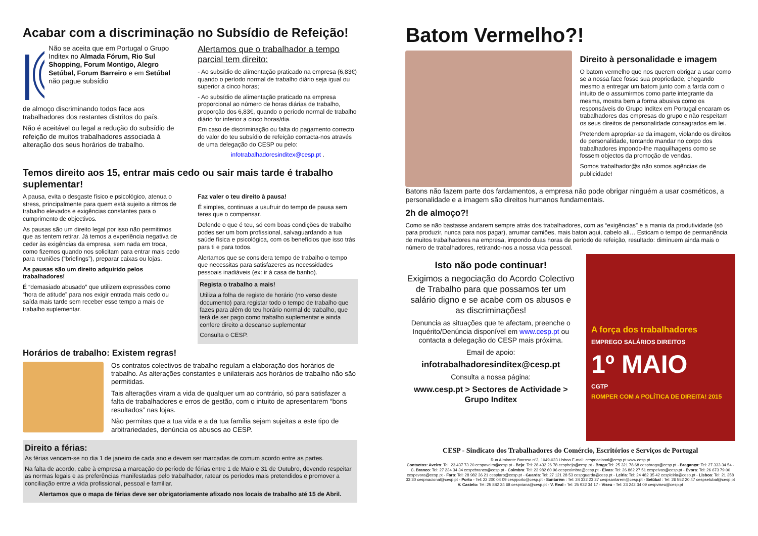Acabar com a discriminação no Subsídio de Refeição!
Não se aceita que em Portugal o Grupo Inditex no Almada Fórum, Rio Sul Shopping, Forum Montigo, Alegro Setúbal, Forum Barreiro e em Setúbal não pague subsídio
de almoço discriminando todos face aos trabalhadores dos restantes distritos do país.
Não é aceitável ou legal a redução do subsídio de refeição de muitos trabalhadores associada à alteração dos seus horários de trabalho.
Alertamos que o trabalhador a tempo parcial tem direito:
- Ao subsídio de alimentação praticado na empresa (6,83€) quando o período normal de trabalho diário seja igual ou superior a cinco horas;
- Ao subsídio de alimentação praticado na empresa proporcional ao número de horas diárias de trabalho, proporção dos 6,83€, quando o período normal de trabalho diário for inferior a cinco horas/dia.
Em caso de discriminação ou falta do pagamento correcto do valor do teu subsídio de refeição contacta-nos através de uma delegação do CESP ou pelo:
infotrabalhadoresinditex@cesp.pt .
Temos direito aos 15, entrar mais cedo ou sair mais tarde é trabalho suplementar!
A pausa, evita o desgaste físico e psicológico, atenua o stress, principalmente para quem está sujeito a ritmos de trabalho elevados e exigências constantes para o cumprimento de objectivos.
As pausas são um direito legal por isso não permitimos que as tentem retirar. Já temos a experiência negativa de ceder às exigências da empresa, sem nada em troca, como fizemos quando nos solicitam para entrar mais cedo para reuniões (“briefings”), preparar caixas ou lojas.
As pausas são um direito adquirido pelos trabalhadores!
É “demasiado abusado” que utilizem expressões como “hora de atitude” para nos exigir entrada mais cedo ou saída mais tarde sem receber esse tempo a mais de trabalho suplementar.
Faz valer o teu direito à pausa!
É simples, continuas a usufruir do tempo de pausa sem teres que o compensar.
Defende o que é teu, só com boas condições de trabalho podes ser um bom profissional, salvaguardando a tua saúde física e psicológica, com os benefícios que isso trás para ti e para todos.
Alertamos que se considera tempo de trabalho o tempo que necessitas para satisfazeres as necessidades pessoais inadiáveis (ex: ir á casa de banho).
Regista o trabalho a mais!
Utiliza a folha de registo de horário (no verso deste documento) para registar todo o tempo de trabalho que fazes para além do teu horário normal de trabalho, que terá de ser pago como trabalho suplementar e ainda confere direito a descanso suplementar
Consulta o CESP.
Horários de trabalho: Existem regras!
Os contratos colectivos de trabalho regulam a elaboração dos horários de trabalho. As alterações constantes e unilaterais aos horários de trabalho não são permitidas.
Tais alterações viram a vida de qualquer um ao contrário, só para satisfazer a falta de trabalhadores e erros de gestão, com o intuito de apresentarem “bons resultados” nas lojas.
Não permitas que a tua vida e a da tua família sejam sujeitas a este tipo de arbitrariedades, denúncia os abusos ao CESP.
Direito a férias:
As férias vencem-se no dia 1 de janeiro de cada ano e devem ser marcadas de comum acordo entre as partes.
Na falta de acordo, cabe à empresa a marcação do período de férias entre 1 de Maio e 31 de Outubro, devendo respeitar as normas legais e as preferências manifestadas pelo trabalhador, ratear os períodos mais pretendidos e promover a conciliação entre a vida profissional, pessoal e familiar.
Alertamos que o mapa de férias deve ser obrigatoriamente afixado nos locais de trabalho até 15 de Abril.
Batom Vermelho?!
Direito à personalidade e imagem
O batom vermelho que nos querem obrigar a usar como se a nossa face fosse sua propriedade, chegando mesmo a entregar um batom junto com a farda com o intuito de o assumirmos como parte integrante da mesma, mostra bem a forma abusiva como os responsáveis do Grupo Inditex em Portugal encaram os trabalhadores das empresas do grupo e não respeitam os seus direitos de personalidade consagrados em lei.
Pretendem apropriar-se da imagem, violando os direitos de personalidade, tentando mandar no corpo dos trabalhadores impondo-lhe maquilhagens como se fossem objectos da promoção de vendas.
Somos trabalhador@s não somos agências de publicidade!
Batons não fazem parte dos fardamentos, a empresa não pode obrigar ninguém a usar cosméticos, a personalidade e a imagem são direitos humanos fundamentais.
2h de almoço?!
Como se não bastasse andarem sempre atrás dos trabalhadores, com as “exigências” e a mania da produtividade (só para produzir, nunca para nos pagar), arrumar camiões, mais baton aqui, cabelo ali… Esticam o tempo de permanência de muitos trabalhadores na empresa, impondo duas horas de período de refeição, resultado: diminuem ainda mais o número de trabalhadores, retirando-nos a nossa vida pessoal.
Isto não pode continuar!
Exigimos a negociação do Acordo Colectivo de Trabalho para que possamos ter um salário digno e se acabe com os abusos e as discriminações!
Denuncia as situações que te afectam, preenche o Inquérito/Denúncia disponível em www.cesp.pt ou contacta a delegação do CESP mais próxima.
Email de apoio:
infotrabalhadoresinditex@cesp.pt
Consulta a nossa página:
www.cesp.pt > Sectores de Actividade > Grupo Inditex
A força dos trabalhadores
EMPREGO SALÁRIOS DIREITOS
1º MAIO
CGTP
ROMPER COM A POLÍTICA DE DIREITA! 2015
CESP - Sindicato dos Trabalhadores do Comércio, Escritórios e Serviços de Portugal
Rua Almirante Barroso nº3, 1049-023 Lisboa E-mail: cespnacional@cesp.pt www.cesp.pt
Contactos: Aveiro: Tel: 23 437 73 20 cespaveiro@cesp.pt - Beja: Tel: 28 432 26 78 cespbeja@cesp.pt - Braga:Tel: 25 321 78 68 cespbraga@cesp.pt - Bragança: Tel: 27 333 34 54 - C. Branco: Tel: 27 234 34 34 cespcbranco@cesp.pt - Coimbra: Tel: 23 982 60 96 cespcoimbra@cesp.pt - Elvas: Tel: 26 862 27 51 cespelvas@cesp.pt - Évora: Tel: 26 673 79 00 cespevora@cesp.pt - Faro: Tel: 28 982 36 21 cespfaro@cesp.pt - Guarda: Tel: 27 121 28 53 cespguarda@cesp.pt - Leiria: Tel: 24 482 35 42 cespleiria@cesp.pt - Lisboa: Tel: 21 358 33 30 cespnacional@cesp.pt - Porto - Tel: 22 200 04 09 cespporto@cesp.pt - Santarém : Tel: 24 332 23 27 cespsantarem@cesp.pt - Setúbal : Tel: 26 552 20 47 cespsetubal@cesp.pt
V. Castelo: Tel: 25 882 24 68 cespviana@cesp.pt - V. Real - Tel: 25 932 34 17 - Viseu - Tel: 23 242 34 09 cespviseu@cesp.pt